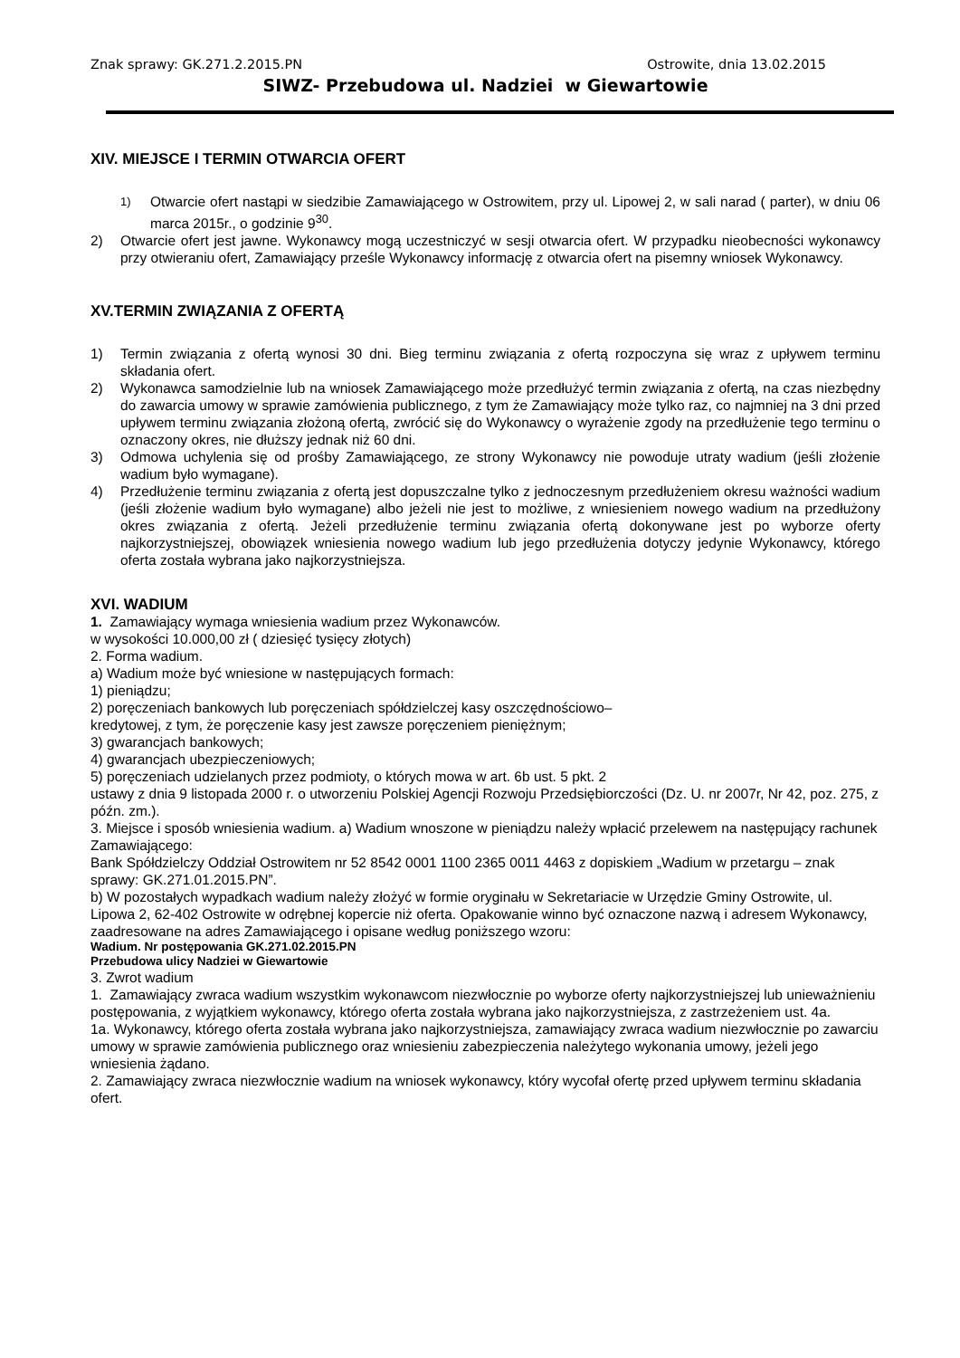Znak sprawy: GK.271.2.2015.PN Ostrowite, dnia 13.02.2015
SIWZ- Przebudowa ul. Nadziei w Giewartowie
XIV. MIEJSCE I TERMIN OTWARCIA OFERT
<sup>1)</sup> Otwarcie ofert nastąpi w siedzibie Zamawiającego w Ostrowitem, przy ul. Lipowej 2, w sali narad ( parter), w dniu 06 marca 2015r., o godzinie 9<sup>30</sup>.
2) Otwarcie ofert jest jawne. Wykonawcy mogą uczestniczyć w sesji otwarcia ofert. W przypadku nieobecności wykonawcy przy otwieraniu ofert, Zamawiający prześle Wykonawcy informację z otwarcia ofert na pisemny wniosek Wykonawcy.
XV.TERMIN ZWIĄZANIA Z OFERTĄ
1) Termin związania z ofertą wynosi 30 dni. Bieg terminu związania z ofertą rozpoczyna się wraz z upływem terminu składania ofert.
2) Wykonawca samodzielnie lub na wniosek Zamawiającego może przedłużyć termin związania z ofertą, na czas niezbędny do zawarcia umowy w sprawie zamówienia publicznego, z tym że Zamawiający może tylko raz, co najmniej na 3 dni przed upływem terminu związania złożoną ofertą, zwrócić się do Wykonawcy o wyrażenie zgody na przedłużenie tego terminu o oznaczony okres, nie dłuższy jednak niż 60 dni.
3) Odmowa uchylenia się od prośby Zamawiającego, ze strony Wykonawcy nie powoduje utraty wadium (jeśli złożenie wadium było wymagane).
4) Przedłużenie terminu związania z ofertą jest dopuszczalne tylko z jednoczesnym przedłużeniem okresu ważności wadium (jeśli złożenie wadium było wymagane) albo jeżeli nie jest to możliwe, z wniesieniem nowego wadium na przedłużony okres związania z ofertą. Jeżeli przedłużenie terminu związania ofertą dokonywane jest po wyborze oferty najkorzystniejszej, obowiązek wniesienia nowego wadium lub jego przedłużenia dotyczy jedynie Wykonawcy, którego oferta została wybrana jako najkorzystniejsza.
XVI. WADIUM
1. Zamawiający wymaga wniesienia wadium przez Wykonawców.
w wysokości 10.000,00 zł ( dziesięć tysięcy złotych)
2. Forma wadium.
a) Wadium może być wniesione w następujących formach:
1) pieniądzu;
2) poręczeniach bankowych lub poręczeniach spółdzielczej kasy oszczędnościowo–
kredytowej, z tym, że poręczenie kasy jest zawsze poręczeniem pieniężnym;
3) gwarancjach bankowych;
4) gwarancjach ubezpieczeniowych;
5) poręczeniach udzielanych przez podmioty, o których mowa w art. 6b ust. 5 pkt. 2
ustawy z dnia 9 listopada 2000 r. o utworzeniu Polskiej Agencji Rozwoju Przedsiębiorczości (Dz. U. nr 2007r, Nr 42, poz. 275, z późn. zm.).
3. Miejsce i sposób wniesienia wadium. a) Wadium wnoszone w pieniądzu należy wpłacić przelewem na następujący rachunek Zamawiającego:
Bank Spółdzielczy Oddział Ostrowitem nr 52 8542 0001 1100 2365 0011 4463 z dopiskiem „Wadium w przetargu – znak sprawy: GK.271.01.2015.PN”.
b) W pozostałych wypadkach wadium należy złożyć w formie oryginału w Sekretariacie w Urzędzie Gminy Ostrowite, ul. Lipowa 2, 62-402 Ostrowite w odrębnej kopercie niż oferta. Opakowanie winno być oznaczone nazwą i adresem Wykonawcy, zaadresowane na adres Zamawiającego i opisane według poniższego wzoru:
Wadium. Nr postępowania GK.271.02.2015.PN
Przebudowa ulicy Nadziei w Giewartowie
3. Zwrot wadium
1. Zamawiający zwraca wadium wszystkim wykonawcom niezwłocznie po wyborze oferty najkorzystniejszej lub unieważnieniu postępowania, z wyjątkiem wykonawcy, którego oferta została wybrana jako najkorzystniejsza, z zastrzeżeniem ust. 4a.
1a. Wykonawcy, którego oferta została wybrana jako najkorzystniejsza, zamawiający zwraca wadium niezwłocznie po zawarciu umowy w sprawie zamówienia publicznego oraz wniesieniu zabezpieczenia należytego wykonania umowy, jeżeli jego wniesienia żądano.
2. Zamawiający zwraca niezwłocznie wadium na wniosek wykonawcy, który wycofał ofertę przed upływem terminu składania ofert.